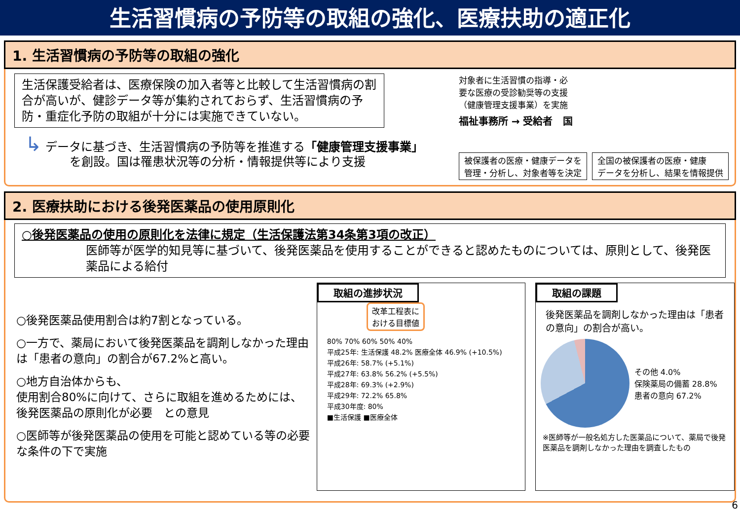生活習慣病の予防等の取組の強化、医療扶助の適正化
1. 生活習慣病の予防等の取組の強化
生活保護受給者は、医療保険の加入者等と比較して生活習慣病の割合が高いが、健診データ等が集約されておらず、生活習慣病の予防・重症化予防の取組が十分には実施できていない。
↳ データに基づき、生活習慣病の予防等を推進する「健康管理支援事業」
を創設。国は罹患状況等の分析・情報提供等により支援
対象者に生活習慣の指導・必
要な医療の受診勧奨等の支援
（健康管理支援事業）を実施
福祉事務所 → 受給者 国
被保護者の医療・健康データを
管理・分析し、対象者等を決定
全国の被保護者の医療・健康
データを分析し、結果を情報提供
2. 医療扶助における後発医薬品の使用原則化
○後発医薬品の使用の原則化を法律に規定（生活保護法第34条第3項の改正）
医師等が医学的知見等に基づいて、後発医薬品を使用することができると認めたものについては、原則として、後発医薬品による給付
○後発医薬品使用割合は約7割となっている。
○一方で、薬局において後発医薬品を調剤しなかった理由は「患者の意向」の割合が67.2%と高い。
○地方自治体からも、
使用割合80%に向けて、さらに取組を進めるためには、後発医薬品の原則化が必要　との意見
○医師等が後発医薬品の使用を可能と認めている等の必要な条件の下で実施
取組の進捗状況
改革工程表に
おける目標値
80% 70% 60% 50% 40%
平成25年: 生活保護 48.2% 医療全体 46.9% (+10.5%)
平成26年: 58.7% (+5.1%)
平成27年: 63.8% 56.2% (+5.5%)
平成28年: 69.3% (+2.9%)
平成29年: 72.2% 65.8%
平成30年度: 80%
■生活保護 ■医療全体
取組の課題
後発医薬品を調剤しなかった理由は「患者の意向」の割合が高い。
その他 4.0%
保険薬局の備蓄 28.8%
患者の意向 67.2%
※医師等が一般名処方した医薬品について、薬局で後発医薬品を調剤しなかった理由を調査したもの
6